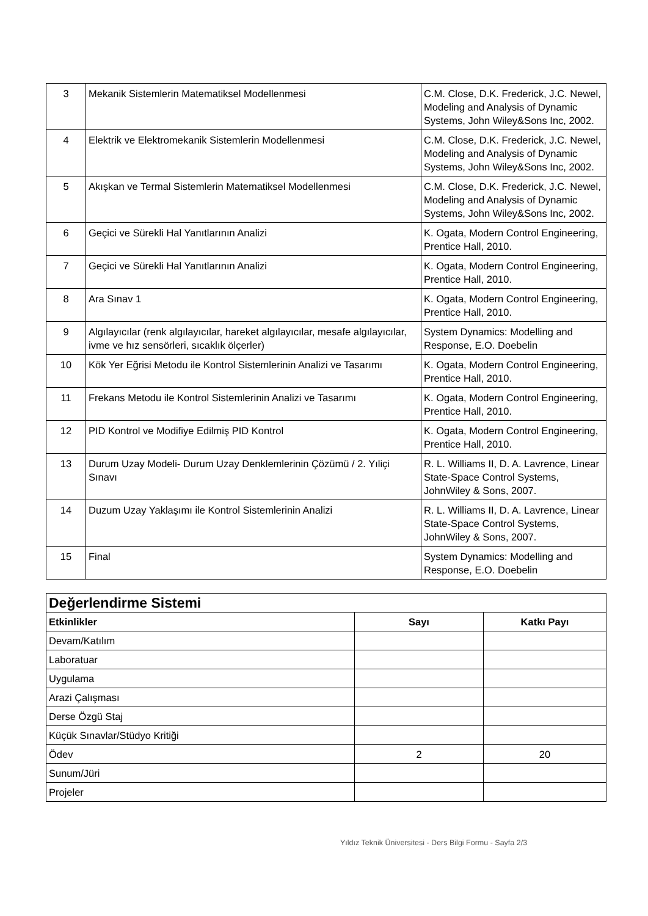| 3 | Mekanik Sistemlerin Matematiksel Modellenmesi | C.M. Close, D.K. Frederick, J.C. Newel, Modeling and Analysis of Dynamic Systems, John Wiley&Sons Inc, 2002. |
| 4 | Elektrik ve Elektromekanik Sistemlerin Modellenmesi | C.M. Close, D.K. Frederick, J.C. Newel, Modeling and Analysis of Dynamic Systems, John Wiley&Sons Inc, 2002. |
| 5 | Akışkan ve Termal Sistemlerin Matematiksel Modellenmesi | C.M. Close, D.K. Frederick, J.C. Newel, Modeling and Analysis of Dynamic Systems, John Wiley&Sons Inc, 2002. |
| 6 | Geçici ve Sürekli Hal Yanıtlarının Analizi | K. Ogata, Modern Control Engineering, Prentice Hall, 2010. |
| 7 | Geçici ve Sürekli Hal Yanıtlarının Analizi | K. Ogata, Modern Control Engineering, Prentice Hall, 2010. |
| 8 | Ara Sınav 1 | K. Ogata, Modern Control Engineering, Prentice Hall, 2010. |
| 9 | Algılayıcılar (renk algılayıcılar, hareket algılayıcılar, mesafe algılayıcılar, ivme ve hız sensörleri, sıcaklık ölçerler) | System Dynamics: Modelling and Response, E.O. Doebelin |
| 10 | Kök Yer Eğrisi Metodu ile Kontrol Sistemlerinin Analizi ve Tasarımı | K. Ogata, Modern Control Engineering, Prentice Hall, 2010. |
| 11 | Frekans Metodu ile Kontrol Sistemlerinin Analizi ve Tasarımı | K. Ogata, Modern Control Engineering, Prentice Hall, 2010. |
| 12 | PID Kontrol ve Modifiye Edilmiş PID Kontrol | K. Ogata, Modern Control Engineering, Prentice Hall, 2010. |
| 13 | Durum Uzay Modeli- Durum Uzay Denklemlerinin Çözümü / 2. Yıliçi Sınavı | R. L. Williams II, D. A. Lavrence, Linear State-Space Control Systems, JohnWiley & Sons, 2007. |
| 14 | Duzum Uzay Yaklaşımı ile Kontrol Sistemlerinin Analizi | R. L. Williams II, D. A. Lavrence, Linear State-Space Control Systems, JohnWiley & Sons, 2007. |
| 15 | Final | System Dynamics: Modelling and Response, E.O. Doebelin |
| Değerlendirme Sistemi | | |
| Etkinlikler | Sayı | Katkı Payı |
| Devam/Katılım | | |
| Laboratuar | | |
| Uygulama | | |
| Arazi Çalışması | | |
| Derse Özgü Staj | | |
| Küçük Sınavlar/Stüdyo Kritiği | | |
| Ödev | 2 | 20 |
| Sunum/Jüri | | |
| Projeler | | |
Yıldız Teknik Üniversitesi - Ders Bilgi Formu - Sayfa 2/3